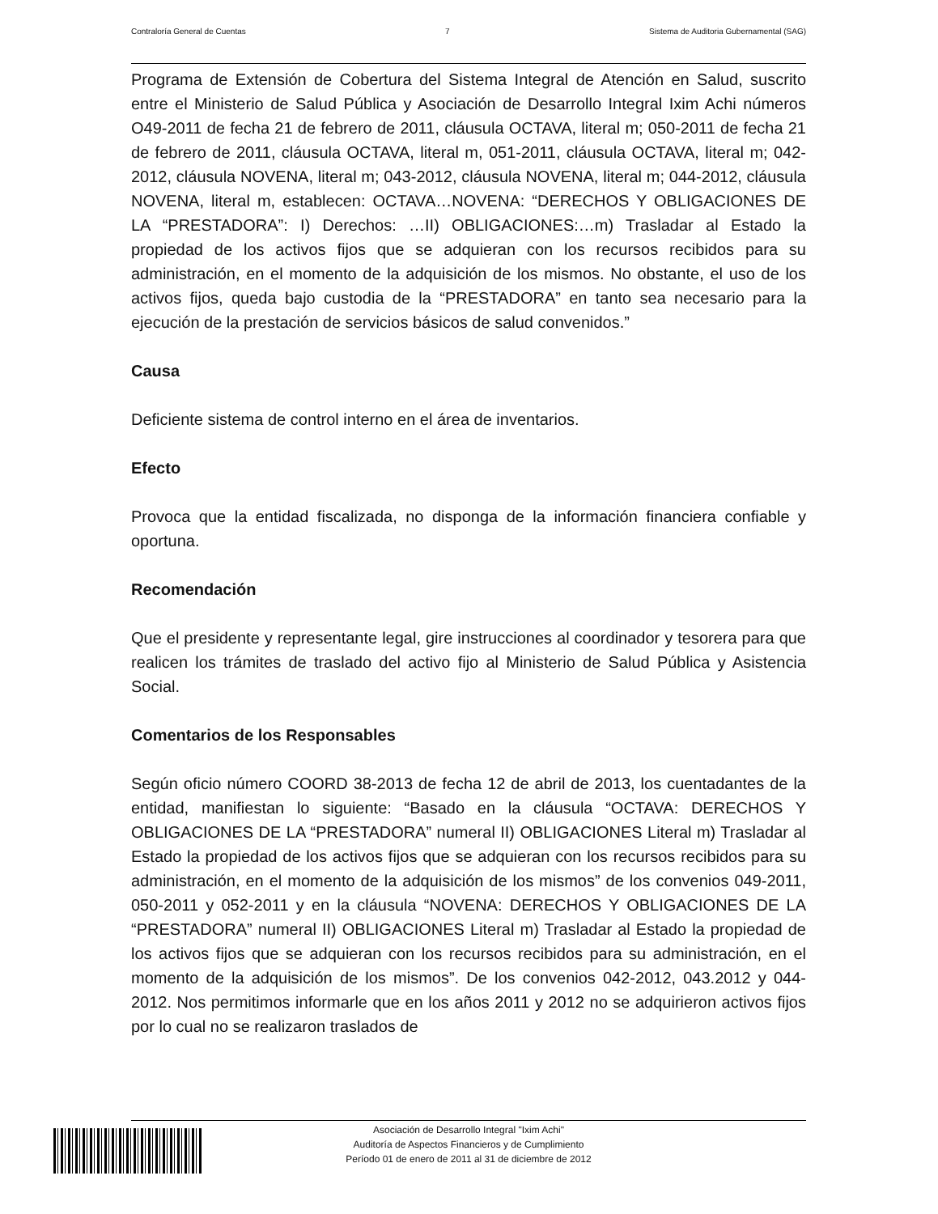Contraloría General de Cuentas 7 Sistema de Auditoria Gubernamental (SAG)
Programa de Extensión de Cobertura del Sistema Integral de Atención en Salud, suscrito entre el Ministerio de Salud Pública y Asociación de Desarrollo Integral Ixim Achi números O49-2011 de fecha 21 de febrero de 2011, cláusula OCTAVA, literal m; 050-2011 de fecha 21 de febrero de 2011, cláusula OCTAVA, literal m, 051-2011, cláusula OCTAVA, literal m; 042-2012, cláusula NOVENA, literal m; 043-2012, cláusula NOVENA, literal m; 044-2012, cláusula NOVENA, literal m, establecen: OCTAVA…NOVENA: “DERECHOS Y OBLIGACIONES DE LA “PRESTADORA”: I) Derechos: …II) OBLIGACIONES:…m) Trasladar al Estado la propiedad de los activos fijos que se adquieran con los recursos recibidos para su administración, en el momento de la adquisición de los mismos. No obstante, el uso de los activos fijos, queda bajo custodia de la “PRESTADORA” en tanto sea necesario para la ejecución de la prestación de servicios básicos de salud convenidos.”
Causa
Deficiente sistema de control interno en el área de inventarios.
Efecto
Provoca que la entidad fiscalizada, no disponga de la información financiera confiable y oportuna.
Recomendación
Que el presidente y representante legal, gire instrucciones al coordinador y tesorera para que realicen los trámites de traslado del activo fijo al Ministerio de Salud Pública y Asistencia Social.
Comentarios de los Responsables
Según oficio número COORD 38-2013 de fecha 12 de abril de 2013, los cuentadantes de la entidad, manifiestan lo siguiente: “Basado en la cláusula “OCTAVA: DERECHOS Y OBLIGACIONES DE LA “PRESTADORA” numeral II) OBLIGACIONES Literal m) Trasladar al Estado la propiedad de los activos fijos que se adquieran con los recursos recibidos para su administración, en el momento de la adquisición de los mismos” de los convenios 049-2011, 050-2011 y 052-2011 y en la cláusula “NOVENA: DERECHOS Y OBLIGACIONES DE LA “PRESTADORA” numeral II) OBLIGACIONES Literal m) Trasladar al Estado la propiedad de los activos fijos que se adquieran con los recursos recibidos para su administración, en el momento de la adquisición de los mismos”. De los convenios 042-2012, 043.2012 y 044-2012. Nos permitimos informarle que en los años 2011 y 2012 no se adquirieron activos fijos por lo cual no se realizaron traslados de
Asociación de Desarrollo Integral "Ixim Achi"
Auditoría de Aspectos Financieros y de Cumplimiento
Período 01 de enero de 2011 al 31 de diciembre de 2012